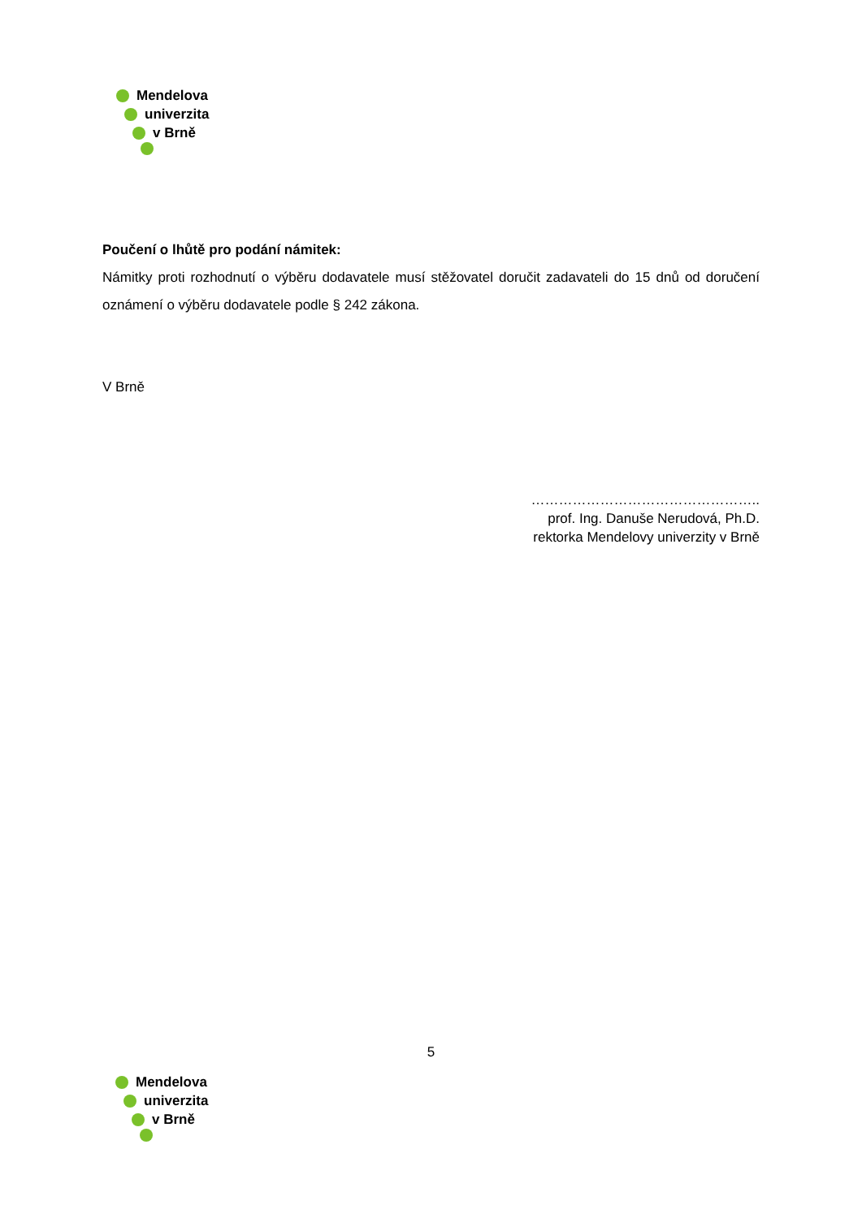Mendelova
univerzita
v Brně
Poučení o lhůtě pro podání námitek:
Námitky proti rozhodnutí o výběru dodavatele musí stěžovatel doručit zadavateli do 15 dnů od doručení oznámení o výběru dodavatele podle § 242 zákona.
V Brně
…………………………………………..
prof. Ing. Danuše Nerudová, Ph.D.
rektorka Mendelovy univerzity v Brně
5
Mendelova
univerzita
v Brně